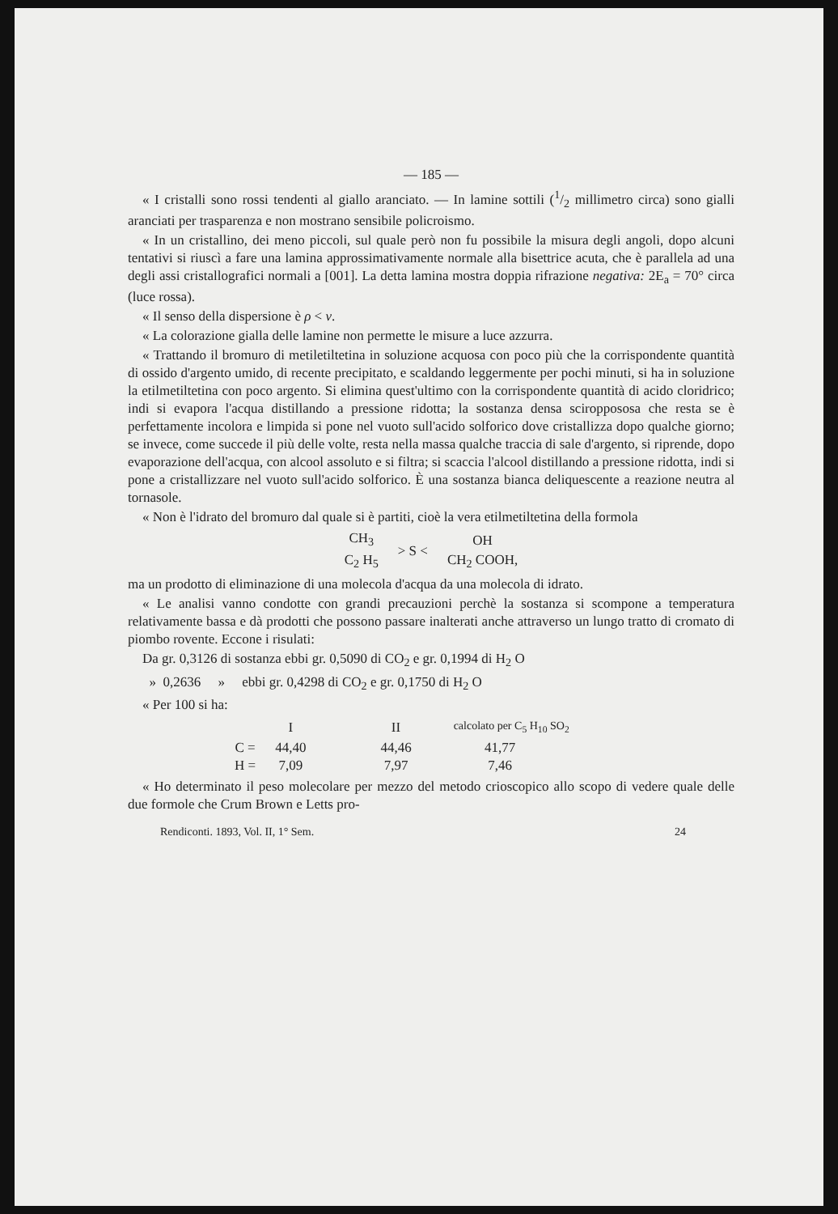— 185 —
« I cristalli sono rossi tendenti al giallo aranciato. — In lamine sottili (1/2 millimetro circa) sono gialli aranciati per trasparenza e non mostrano sensibile policroismo.
« In un cristallino, dei meno piccoli, sul quale però non fu possibile la misura degli angoli, dopo alcuni tentativi si riuscì a fare una lamina approssimativamente normale alla bisettrice acuta, che è parallela ad una degli assi cristallografici normali a [001]. La detta lamina mostra doppia rifrazione negativa: 2E<sub>a</sub> = 70° circa (luce rossa).
« Il senso della dispersione è ρ < v.
« La colorazione gialla delle lamine non permette le misure a luce azzurra.
« Trattando il bromuro di metiletiltetina in soluzione acquosa con poco più che la corrispondente quantità di ossido d'argento umido, di recente precipitato, e scaldando leggermente per pochi minuti, si ha in soluzione la etilmetiltetina con poco argento. Si elimina quest'ultimo con la corrispondente quantità di acido cloridrico; indi si evapora l'acqua distillando a pressione ridotta; la sostanza densa sciroppososa che resta se è perfettamente incolora e limpida si pone nel vuoto sull'acido solforico dove cristallizza dopo qualche giorno; se invece, come succede il più delle volte, resta nella massa qualche traccia di sale d'argento, si riprende, dopo evaporazione dell'acqua, con alcool assoluto e si filtra; si scaccia l'alcool distillando a pressione ridotta, indi si pone a cristallizzare nel vuoto sull'acido solforico. È una sostanza bianca deliquescente a reazione neutra al tornasole.
« Non è l'idrato del bromuro dal quale si è partiti, cioè la vera etilmetiltetina della formola
| CH<sub>3</sub> | > S < | OH |
| C<sub>2</sub> H<sub>5</sub> | | CH<sub>2</sub> COOH, |
ma un prodotto di eliminazione di una molecola d'acqua da una molecola di idrato.
« Le analisi vanno condotte con grandi precauzioni perchè la sostanza si scompone a temperatura relativamente bassa e dà prodotti che possono passare inalterati anche attraverso un lungo tratto di cromato di piombo rovente. Eccone i risulati:
Da gr. 0,3126 di sostanza ebbi gr. 0,5090 di CO<sub>2</sub> e gr. 0,1994 di H<sub>2</sub> O
» 0,2636 » ebbi gr. 0,4298 di CO<sub>2</sub> e gr. 0,1750 di H<sub>2</sub> O
« Per 100 si ha:
| | I | II | calcolato per C<sub>5</sub> H<sub>10</sub> SO<sub>2</sub> |
| C = | 44,40 | 44,46 | 41,77 |
| H = | 7,09 | 7,97 | 7,46 |
« Ho determinato il peso molecolare per mezzo del metodo crioscopico allo scopo di vedere quale delle due formole che Crum Brown e Letts pro-
Rendiconti. 1893, Vol. II, 1° Sem. 24